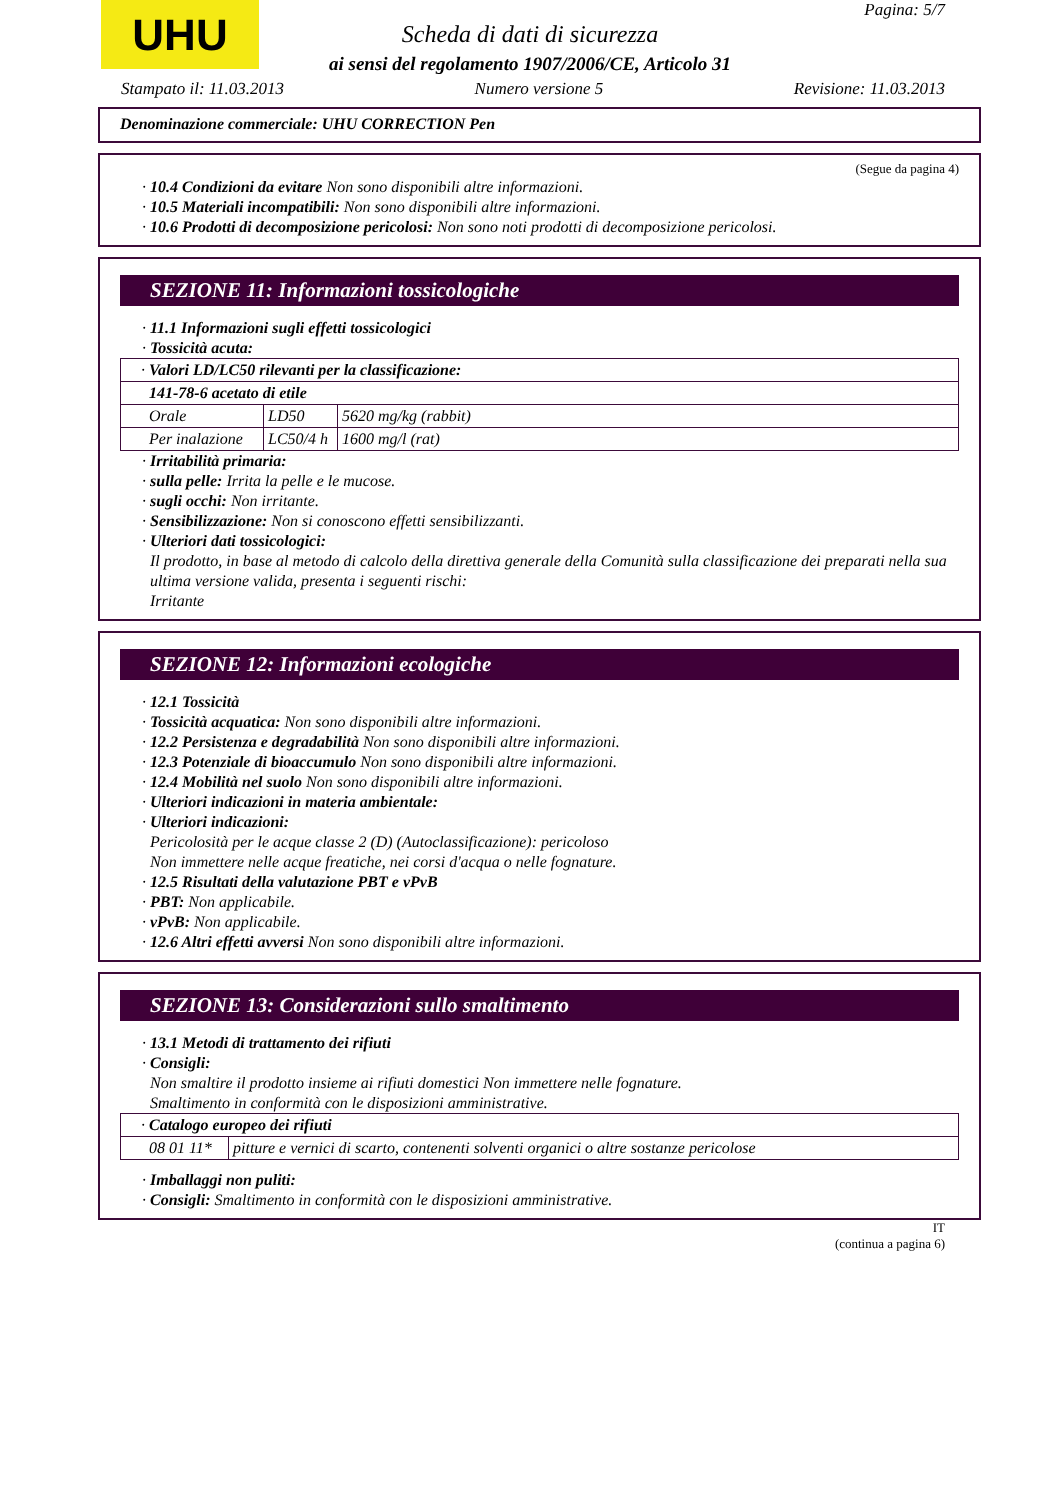UHU Pagina: 5/7
Scheda di dati di sicurezza
ai sensi del regolamento 1907/2006/CE, Articolo 31
Stampato il: 11.03.2013 Numero versione 5 Revisione: 11.03.2013
Denominazione commerciale: UHU CORRECTION Pen
(Segue da pagina 4)
· 10.4 Condizioni da evitare Non sono disponibili altre informazioni.
· 10.5 Materiali incompatibili: Non sono disponibili altre informazioni.
· 10.6 Prodotti di decomposizione pericolosi: Non sono noti prodotti di decomposizione pericolosi.
SEZIONE 11: Informazioni tossicologiche
· 11.1 Informazioni sugli effetti tossicologici
· Tossicità acuta:
| · Valori LD/LC50 rilevanti per la classificazione: | | |
| 141-78-6 acetato di etile | | |
| Orale | LD50 | 5620 mg/kg (rabbit) |
| Per inalazione | LC50/4 h | 1600 mg/l (rat) |
· Irritabilità primaria:
· sulla pelle: Irrita la pelle e le mucose.
· sugli occhi: Non irritante.
· Sensibilizzazione: Non si conoscono effetti sensibilizzanti.
· Ulteriori dati tossicologici:
Il prodotto, in base al metodo di calcolo della direttiva generale della Comunità sulla classificazione dei preparati nella sua ultima versione valida, presenta i seguenti rischi:
Irritante
SEZIONE 12: Informazioni ecologiche
· 12.1 Tossicità
· Tossicità acquatica: Non sono disponibili altre informazioni.
· 12.2 Persistenza e degradabilità Non sono disponibili altre informazioni.
· 12.3 Potenziale di bioaccumulo Non sono disponibili altre informazioni.
· 12.4 Mobilità nel suolo Non sono disponibili altre informazioni.
· Ulteriori indicazioni in materia ambientale:
· Ulteriori indicazioni:
Pericolosità per le acque classe 2 (D) (Autoclassificazione): pericoloso
Non immettere nelle acque freatiche, nei corsi d'acqua o nelle fognature.
· 12.5 Risultati della valutazione PBT e vPvB
· PBT: Non applicabile.
· vPvB: Non applicabile.
· 12.6 Altri effetti avversi Non sono disponibili altre informazioni.
SEZIONE 13: Considerazioni sullo smaltimento
· 13.1 Metodi di trattamento dei rifiuti
· Consigli:
Non smaltire il prodotto insieme ai rifiuti domestici Non immettere nelle fognature.
Smaltimento in conformità con le disposizioni amministrative.
| · Catalogo europeo dei rifiuti | |
| 08 01 11* | pitture e vernici di scarto, contenenti solventi organici o altre sostanze pericolose |
· Imballaggi non puliti:
· Consigli: Smaltimento in conformità con le disposizioni amministrative.
IT
(continua a pagina 6)